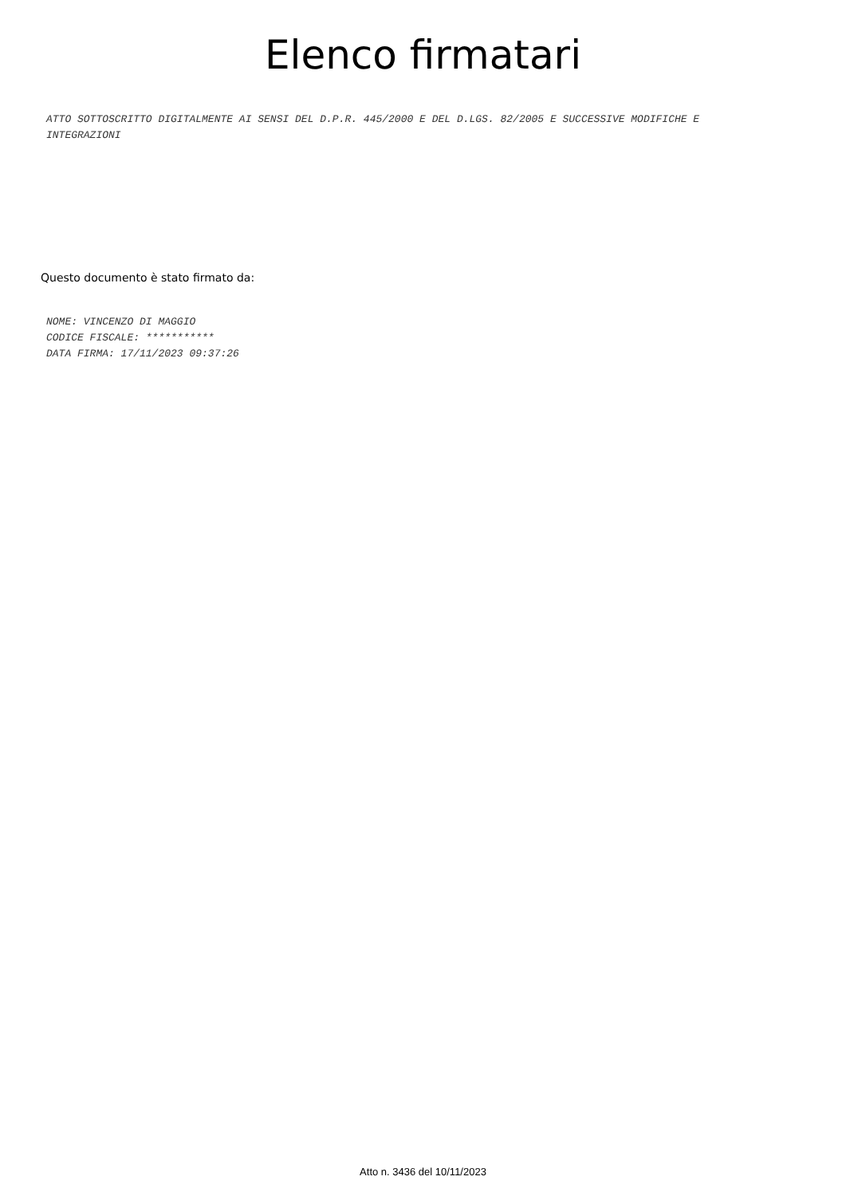Elenco firmatari
ATTO SOTTOSCRITTO DIGITALMENTE AI SENSI DEL D.P.R. 445/2000 E DEL D.LGS. 82/2005 E SUCCESSIVE MODIFICHE E INTEGRAZIONI
Questo documento è stato firmato da:
NOME: VINCENZO DI MAGGIO
CODICE FISCALE: ***********
DATA FIRMA: 17/11/2023 09:37:26
Atto n. 3436 del 10/11/2023